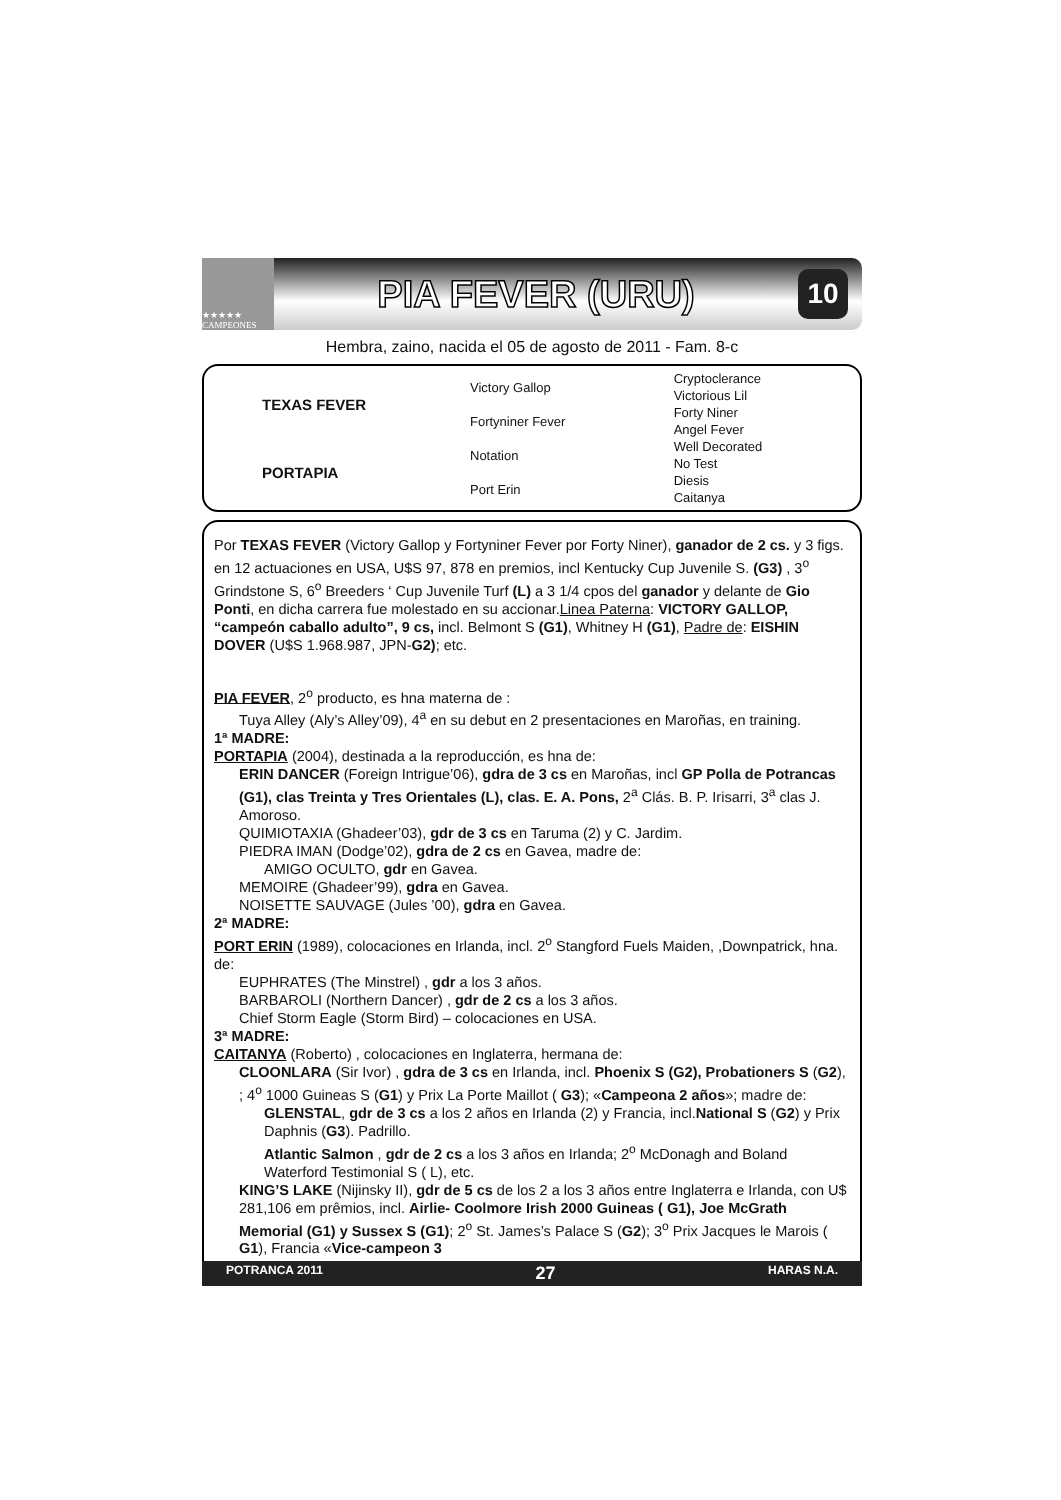★★★★★ CAMPEONES
PIA FEVER (URU)
10
Hembra, zaino, nacida el 05 de agosto de 2011 - Fam. 8-c
| TEXAS FEVER | Victory Gallop | Cryptoclerance |
| | | Victorious Lil |
| | Fortyniner Fever | Forty Niner |
| | | Angel Fever |
| PORTAPIA | Notation | Well Decorated |
| | | No Test |
| | Port Erin | Diesis |
| | | Caitanya |
Por TEXAS FEVER (Victory Gallop y Fortyniner Fever por Forty Niner), ganador de 2 cs. y 3 figs. en 12 actuaciones en USA, U$S 97, 878 en premios, incl Kentucky Cup Juvenile S. (G3) , 3<sup>o</sup> Grindstone S, 6<sup>o</sup> Breeders ‘ Cup Juvenile Turf (L) a 3 1/4 cpos del ganador y delante de Gio Ponti, en dicha carrera fue molestado en su accionar.Linea Paterna: VICTORY GALLOP, “campeón caballo adulto”, 9 cs, incl. Belmont S (G1), Whitney H (G1), Padre de: EISHIN DOVER (U$S 1.968.987, JPN-G2); etc.
PIA FEVER, 2<sup>o</sup> producto, es hna materna de :
Tuya Alley (Aly’s Alley’09), 4<sup>a</sup> en su debut en 2 presentaciones en Maroñas, en training.
1ª MADRE:
PORTAPIA (2004), destinada a la reproducción, es hna de:
ERIN DANCER (Foreign Intrigue’06), gdra de 3 cs en Maroñas, incl GP Polla de Potrancas (G1), clas Treinta y Tres Orientales (L), clas. E. A. Pons, 2<sup>a</sup> Clás. B. P. Irisarri, 3<sup>a</sup> clas J. Amoroso.
QUIMIOTAXIA (Ghadeer’03), gdr de 3 cs en Taruma (2) y C. Jardim.
PIEDRA IMAN (Dodge’02), gdra de 2 cs en Gavea, madre de:
AMIGO OCULTO, gdr en Gavea.
MEMOIRE (Ghadeer’99), gdra en Gavea.
NOISETTE SAUVAGE (Jules ’00), gdra en Gavea.
2ª MADRE:
PORT ERIN (1989), colocaciones en Irlanda, incl. 2<sup>o</sup> Stangford Fuels Maiden, ,Downpatrick, hna. de:
EUPHRATES (The Minstrel) , gdr a los 3 años.
BARBAROLI (Northern Dancer) , gdr de 2 cs a los 3 años.
Chief Storm Eagle (Storm Bird) – colocaciones en USA.
3ª MADRE:
CAITANYA (Roberto) , colocaciones en Inglaterra, hermana de:
CLOONLARA (Sir Ivor) , gdra de 3 cs en Irlanda, incl. Phoenix S (G2), Probationers S (G2), ; 4<sup>o</sup> 1000 Guineas S (G1) y Prix La Porte Maillot ( G3); «Campeona 2 años»; madre de:
GLENSTAL, gdr de 3 cs a los 2 años en Irlanda (2) y Francia, incl.National S (G2) y Prix Daphnis (G3). Padrillo.
Atlantic Salmon , gdr de 2 cs a los 3 años en Irlanda; 2<sup>o</sup> McDonagh and Boland Waterford Testimonial S ( L), etc.
KING’S LAKE (Nijinsky II), gdr de 5 cs de los 2 a los 3 años entre Inglaterra e Irlanda, con U$ 281,106 em prêmios, incl. Airlie- Coolmore Irish 2000 Guineas ( G1), Joe McGrath Memorial (G1) y Sussex S (G1); 2<sup>o</sup> St. James’s Palace S (G2); 3<sup>o</sup> Prix Jacques le Marois ( G1), Francia «Vice-campeon 3
POTRANCA 2011 27 HARAS N.A.